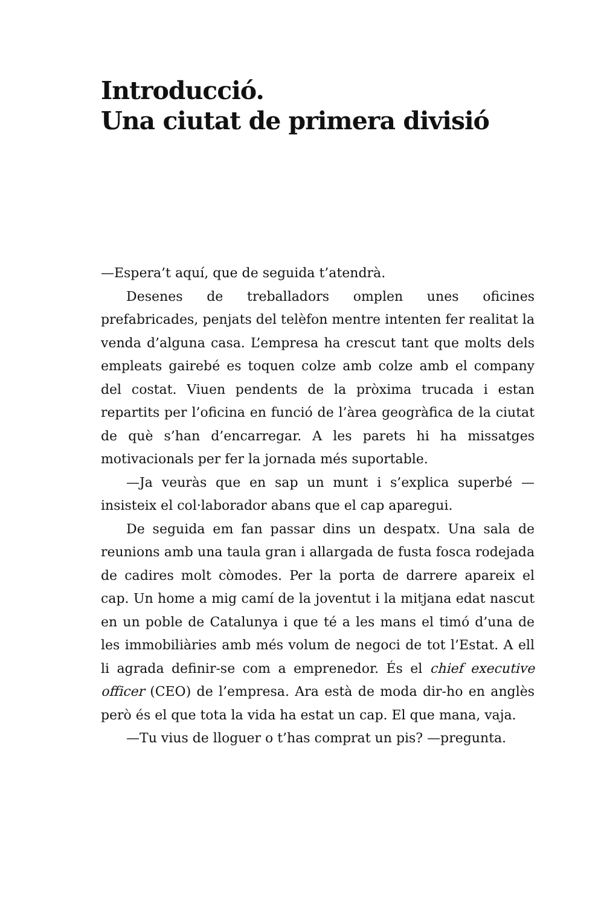Introducció.
Una ciutat de primera divisió
—Espera’t aquí, que de seguida t’atendrà.
Desenes de treballadors omplen unes oficines prefabricades, penjats del telèfon mentre intenten fer realitat la venda d’alguna casa. L’empresa ha crescut tant que molts dels empleats gairebé es toquen colze amb colze amb el company del costat. Viuen pendents de la pròxima trucada i estan repartits per l’oficina en funció de l’àrea geogràfica de la ciutat de què s’han d’encarregar. A les parets hi ha missatges motivacionals per fer la jornada més suportable.
—Ja veuràs que en sap un munt i s’explica superbé —insisteix el col·laborador abans que el cap aparegui.
De seguida em fan passar dins un despatx. Una sala de reunions amb una taula gran i allargada de fusta fosca rodejada de cadires molt còmodes. Per la porta de darrere apareix el cap. Un home a mig camí de la joventut i la mitjana edat nascut en un poble de Catalunya i que té a les mans el timó d’una de les immobiliàries amb més volum de negoci de tot l’Estat. A ell li agrada definir-se com a emprenedor. És el chief executive officer (CEO) de l’empresa. Ara està de moda dir-ho en anglès però és el que tota la vida ha estat un cap. El que mana, vaja.
—Tu vius de lloguer o t’has comprat un pis? —pregunta.